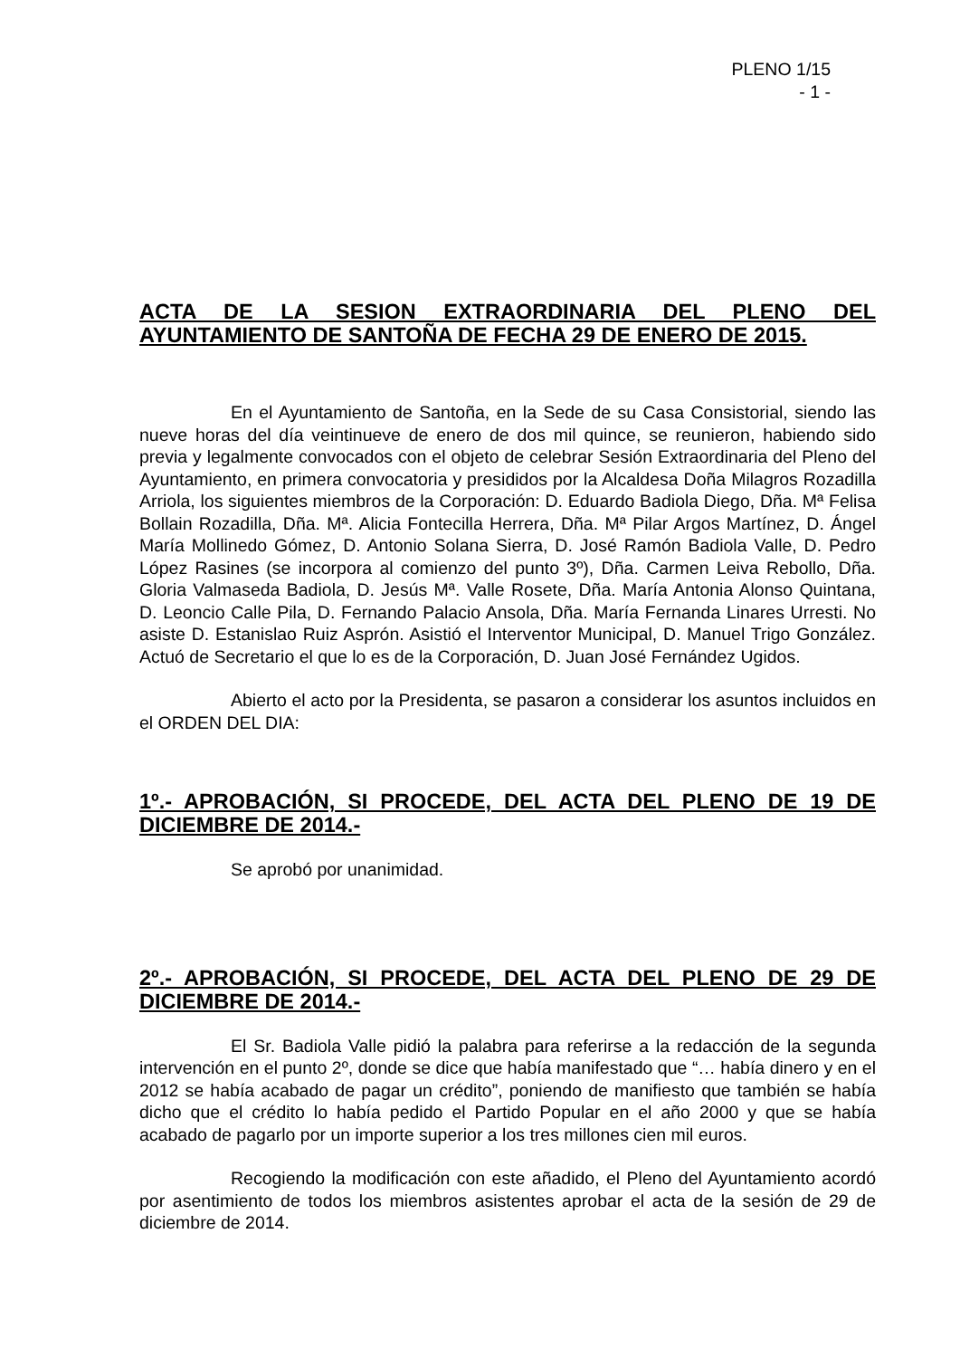PLENO 1/15
- 1 -
ACTA DE LA SESION EXTRAORDINARIA DEL PLENO DEL AYUNTAMIENTO DE SANTOÑA DE FECHA 29 DE ENERO DE 2015.
En el Ayuntamiento de Santoña, en la Sede de su Casa Consistorial, siendo las nueve horas del día veintinueve de enero de dos mil quince, se reunieron, habiendo sido previa y legalmente convocados con el objeto de celebrar Sesión Extraordinaria del Pleno del Ayuntamiento, en primera convocatoria y presididos por la Alcaldesa Doña Milagros Rozadilla Arriola, los siguientes miembros de la Corporación: D. Eduardo Badiola Diego, Dña. Mª Felisa Bollain Rozadilla, Dña. Mª. Alicia Fontecilla Herrera, Dña. Mª Pilar Argos Martínez, D. Ángel María Mollinedo Gómez, D. Antonio Solana Sierra, D. José Ramón Badiola Valle, D. Pedro López Rasines (se incorpora al comienzo del punto 3º), Dña. Carmen Leiva Rebollo, Dña. Gloria Valmaseda Badiola, D. Jesús Mª. Valle Rosete, Dña. María Antonia Alonso Quintana, D. Leoncio Calle Pila, D. Fernando Palacio Ansola, Dña. María Fernanda Linares Urresti. No asiste D. Estanislao Ruiz Asprón. Asistió el Interventor Municipal, D. Manuel Trigo González. Actuó de Secretario el que lo es de la Corporación, D. Juan José Fernández Ugidos.
Abierto el acto por la Presidenta, se pasaron a considerar los asuntos incluidos en el ORDEN DEL DIA:
1º.- APROBACIÓN, SI PROCEDE, DEL ACTA DEL PLENO DE 19 DE DICIEMBRE DE 2014.-
Se aprobó por unanimidad.
2º.- APROBACIÓN, SI PROCEDE, DEL ACTA DEL PLENO DE 29 DE DICIEMBRE DE 2014.-
El Sr. Badiola Valle pidió la palabra para referirse a la redacción de la segunda intervención en el punto 2º, donde se dice que había manifestado que “… había dinero y en el 2012 se había acabado de pagar un crédito”, poniendo de manifiesto que también se había dicho que el crédito lo había pedido el Partido Popular en el año 2000 y que se había acabado de pagarlo por un importe superior a los tres millones cien mil euros.
Recogiendo la modificación con este añadido, el Pleno del Ayuntamiento acordó por asentimiento de todos los miembros asistentes aprobar el acta de la sesión de 29 de diciembre de 2014.